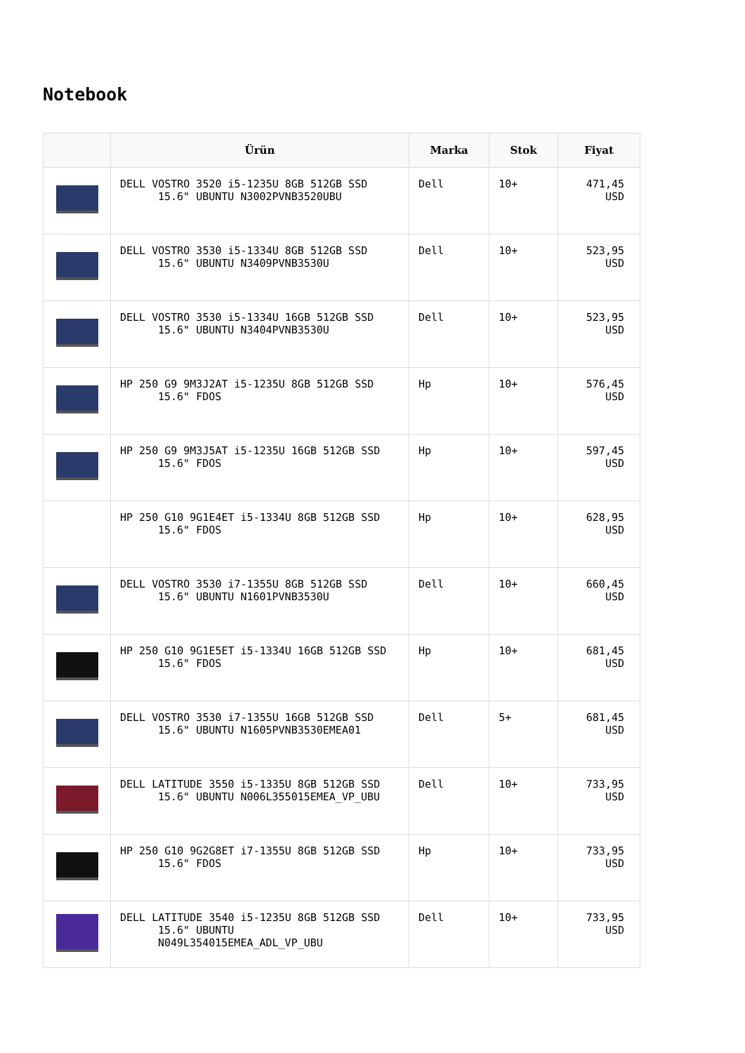Notebook
| | Ürün | Marka | Stok | Fiyat |
| --- | --- | --- | --- | --- |
| | DELL VOSTRO 3520 i5-1235U 8GB 512GB SSD 15.6" UBUNTU N3002PVNB3520UBU | Dell | 10+ | 471,45 USD |
| | DELL VOSTRO 3530 i5-1334U 8GB 512GB SSD 15.6" UBUNTU N3409PVNB3530U | Dell | 10+ | 523,95 USD |
| | DELL VOSTRO 3530 i5-1334U 16GB 512GB SSD 15.6" UBUNTU N3404PVNB3530U | Dell | 10+ | 523,95 USD |
| | HP 250 G9 9M3J2AT i5-1235U 8GB 512GB SSD 15.6" FDOS | Hp | 10+ | 576,45 USD |
| | HP 250 G9 9M3J5AT i5-1235U 16GB 512GB SSD 15.6" FDOS | Hp | 10+ | 597,45 USD |
| | HP 250 G10 9G1E4ET i5-1334U 8GB 512GB SSD 15.6" FDOS | Hp | 10+ | 628,95 USD |
| | DELL VOSTRO 3530 i7-1355U 8GB 512GB SSD 15.6" UBUNTU N1601PVNB3530U | Dell | 10+ | 660,45 USD |
| | HP 250 G10 9G1E5ET i5-1334U 16GB 512GB SSD 15.6" FDOS | Hp | 10+ | 681,45 USD |
| | DELL VOSTRO 3530 i7-1355U 16GB 512GB SSD 15.6" UBUNTU N1605PVNB3530EMEA01 | Dell | 5+ | 681,45 USD |
| | DELL LATITUDE 3550 i5-1335U 8GB 512GB SSD 15.6" UBUNTU N006L355015EMEA_VP_UBU | Dell | 10+ | 733,95 USD |
| | HP 250 G10 9G2G8ET i7-1355U 8GB 512GB SSD 15.6" FDOS | Hp | 10+ | 733,95 USD |
| | DELL LATITUDE 3540 i5-1235U 8GB 512GB SSD 15.6" UBUNTU N049L354015EMEA_ADL_VP_UBU | Dell | 10+ | 733,95 USD |